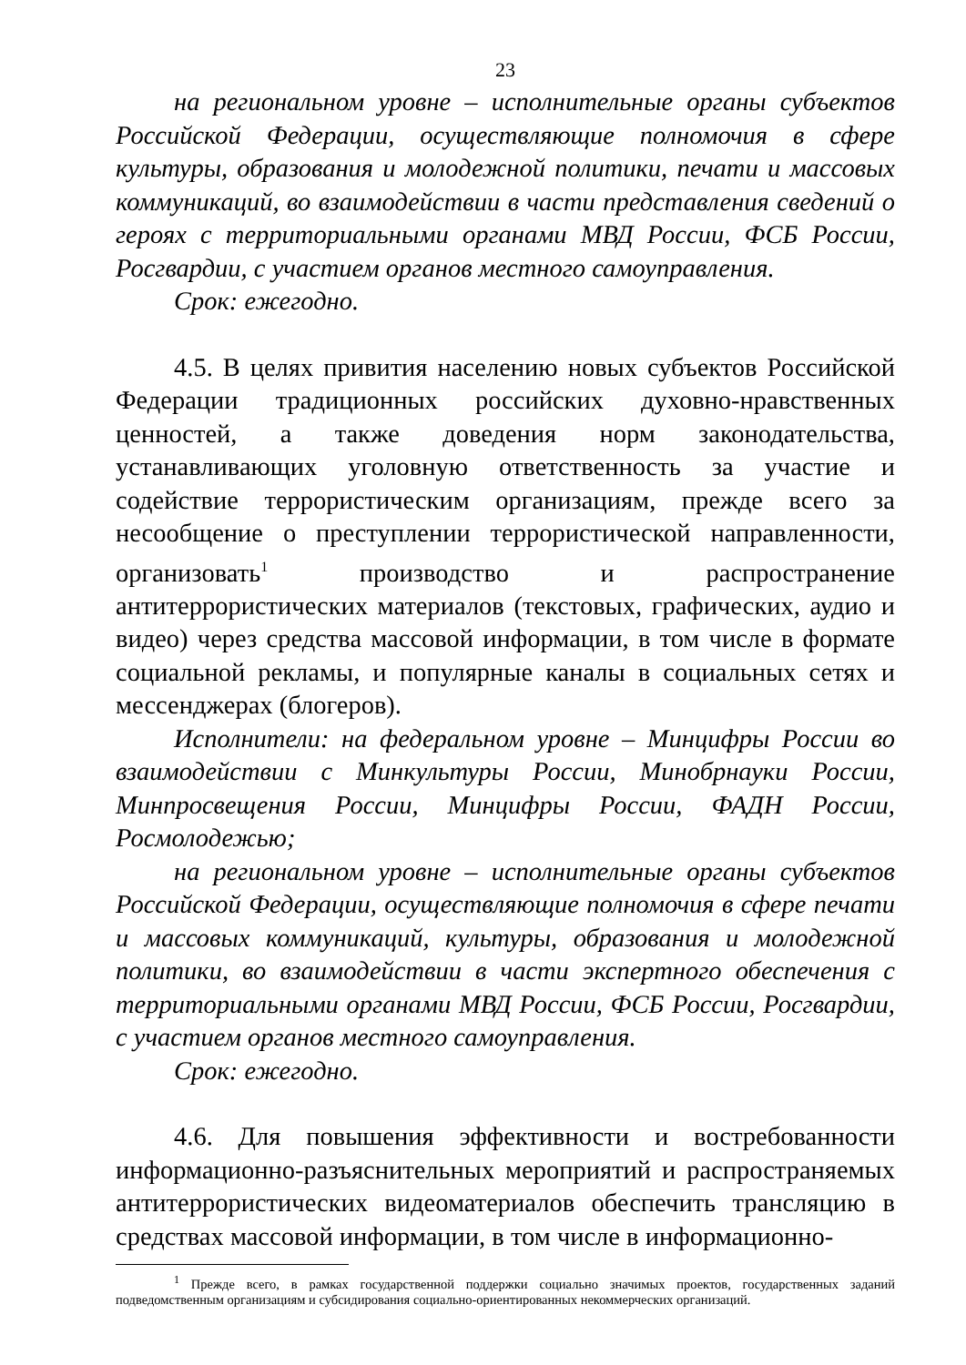23
на региональном уровне – исполнительные органы субъектов Российской Федерации, осуществляющие полномочия в сфере культуры, образования и молодежной политики, печати и массовых коммуникаций, во взаимодействии в части представления сведений о героях с территориальными органами МВД России, ФСБ России, Росгвардии, с участием органов местного самоуправления.
Срок: ежегодно.
4.5. В целях привития населению новых субъектов Российской Федерации традиционных российских духовно-нравственных ценностей, а также доведения норм законодательства, устанавливающих уголовную ответственность за участие и содействие террористическим организациям, прежде всего за несообщение о преступлении террористической направленности, организовать<sup>1</sup> производство и распространение антитеррористических материалов (текстовых, графических, аудио и видео) через средства массовой информации, в том числе в формате социальной рекламы, и популярные каналы в социальных сетях и мессенджерах (блогеров).
Исполнители: на федеральном уровне – Минцифры России во взаимодействии с Минкультуры России, Минобрнауки России, Минпросвещения России, Минцифры России, ФАДН России, Росмолодежью;
на региональном уровне – исполнительные органы субъектов Российской Федерации, осуществляющие полномочия в сфере печати и массовых коммуникаций, культуры, образования и молодежной политики, во взаимодействии в части экспертного обеспечения с территориальными органами МВД России, ФСБ России, Росгвардии, с участием органов местного самоуправления.
Срок: ежегодно.
4.6. Для повышения эффективности и востребованности информационно-разъяснительных мероприятий и распространяемых антитеррористических видеоматериалов обеспечить трансляцию в средствах массовой информации, в том числе в информационно-
<sup>1</sup> Прежде всего, в рамках государственной поддержки социально значимых проектов, государственных заданий подведомственным организациям и субсидирования социально-ориентированных некоммерческих организаций.